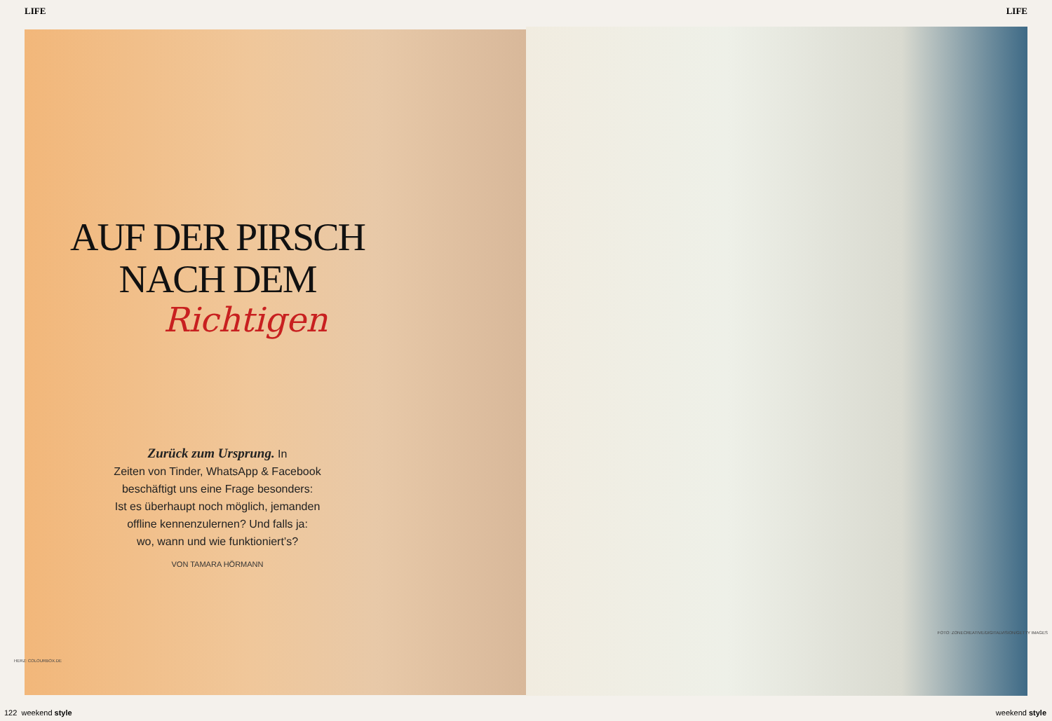LIFE
AUF DER PIRSCH
NACH DEM
Richtigen
Zurück zum Ursprung. In
Zeiten von Tinder, WhatsApp & Facebook
beschäftigt uns eine Frage besonders:
Ist es überhaupt noch möglich, jemanden
offline kennenzulernen? Und falls ja:
wo, wann und wie funktioniert’s?
VON TAMARA HÖRMANN
HERZ: COLOURBOX.DE
122 weekend style
LIFE
FOTO: ZONECREATIVE/DIGITALVISION/GETTY IMAGES
weekend style